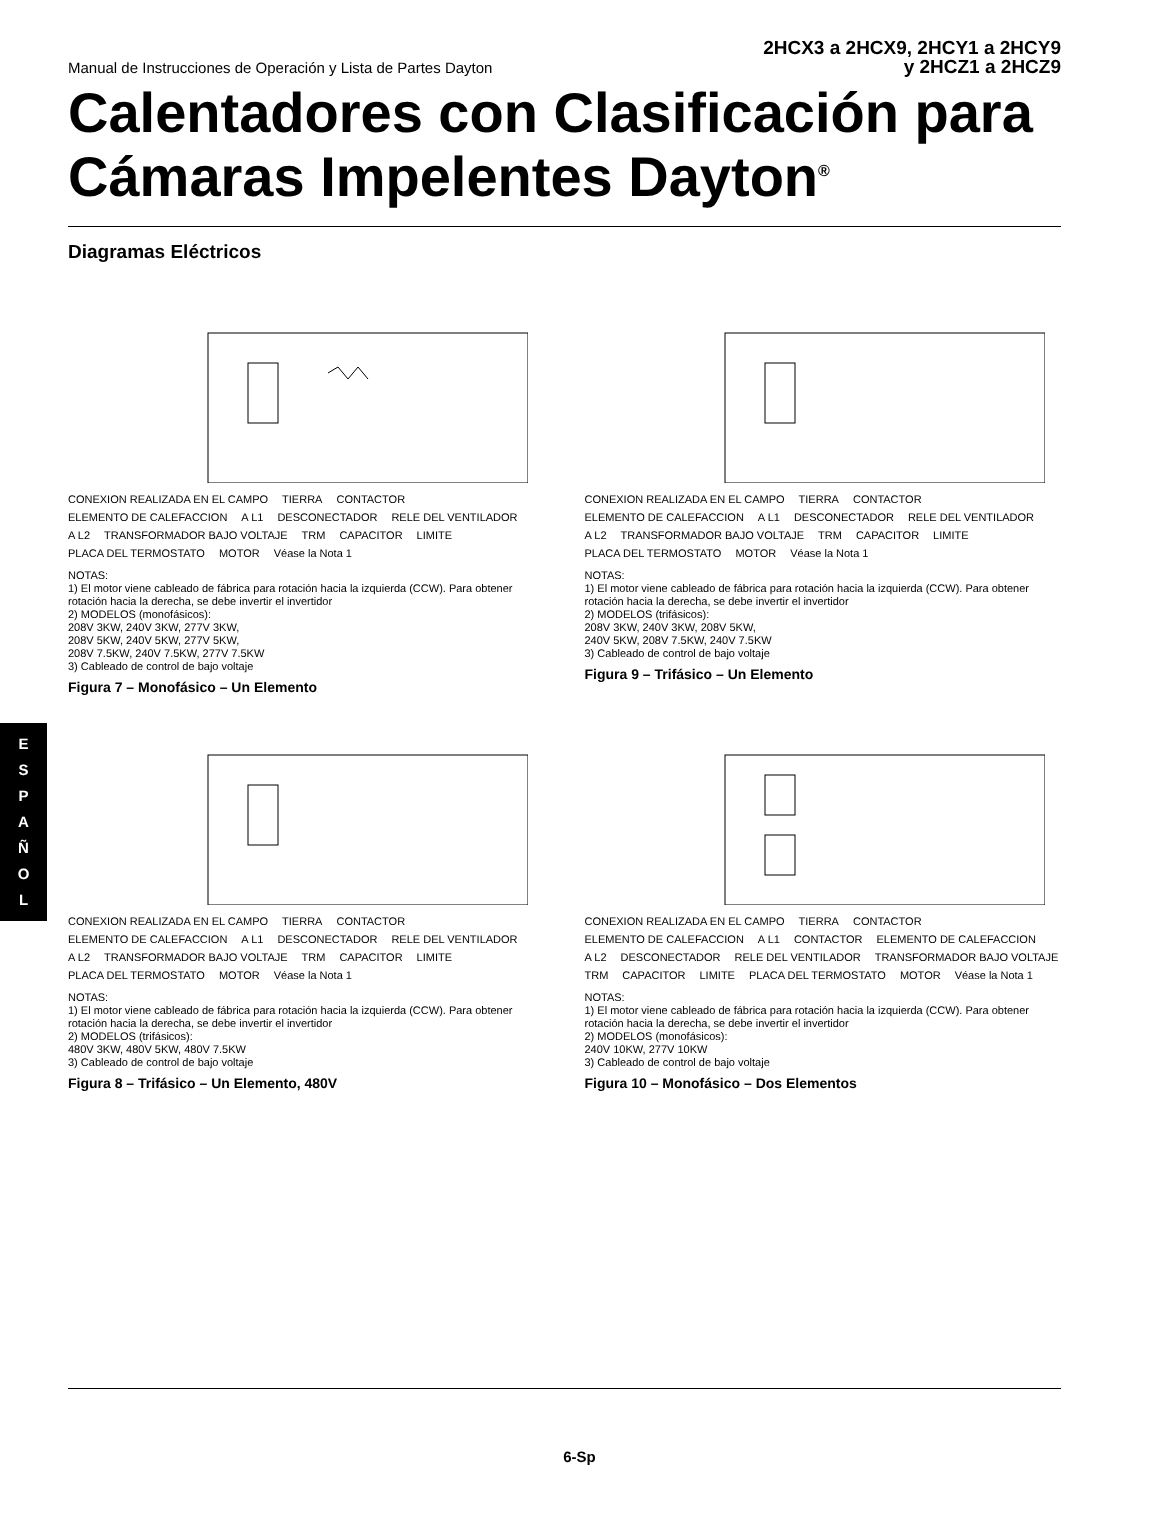Manual de Instrucciones de Operación y Lista de Partes Dayton
2HCX3 a 2HCX9, 2HCY1 a 2HCY9
y 2HCZ1 a 2HCZ9
Calentadores con Clasificación para Cámaras Impelentes Dayton<sup>®</sup>
Diagramas Eléctricos
E
S
P
A
Ñ
O
L
CONEXION REALIZADA EN EL CAMPO TIERRA CONTACTOR ELEMENTO DE CALEFACCION A L1 DESCONECTADOR RELE DEL VENTILADOR A L2 TRANSFORMADOR BAJO VOLTAJE TRM CAPACITOR LIMITE PLACA DEL TERMOSTATO MOTOR Véase la Nota 1
NOTAS: 1) El motor viene cableado de fábrica para rotación hacia la izquierda (CCW). Para obtener rotación hacia la derecha, se debe invertir el invertidor 2) MODELOS (monofásicos): 208V 3KW, 240V 3KW, 277V 3KW, 208V 5KW, 240V 5KW, 277V 5KW, 208V 7.5KW, 240V 7.5KW, 277V 7.5KW 3) Cableado de control de bajo voltaje
Figura 7 – Monofásico – Un Elemento
CONEXION REALIZADA EN EL CAMPO TIERRA CONTACTOR ELEMENTO DE CALEFACCION A L1 DESCONECTADOR RELE DEL VENTILADOR A L2 TRANSFORMADOR BAJO VOLTAJE TRM CAPACITOR LIMITE PLACA DEL TERMOSTATO MOTOR Véase la Nota 1
NOTAS: 1) El motor viene cableado de fábrica para rotación hacia la izquierda (CCW). Para obtener rotación hacia la derecha, se debe invertir el invertidor 2) MODELOS (trifásicos): 208V 3KW, 240V 3KW, 208V 5KW, 240V 5KW, 208V 7.5KW, 240V 7.5KW 3) Cableado de control de bajo voltaje
Figura 9 – Trifásico – Un Elemento
CONEXION REALIZADA EN EL CAMPO TIERRA CONTACTOR ELEMENTO DE CALEFACCION A L1 DESCONECTADOR RELE DEL VENTILADOR A L2 TRANSFORMADOR BAJO VOLTAJE TRM CAPACITOR LIMITE PLACA DEL TERMOSTATO MOTOR Véase la Nota 1
NOTAS: 1) El motor viene cableado de fábrica para rotación hacia la izquierda (CCW). Para obtener rotación hacia la derecha, se debe invertir el invertidor 2) MODELOS (trifásicos): 480V 3KW, 480V 5KW, 480V 7.5KW 3) Cableado de control de bajo voltaje
Figura 8 – Trifásico – Un Elemento, 480V
CONEXION REALIZADA EN EL CAMPO TIERRA CONTACTOR ELEMENTO DE CALEFACCION A L1 CONTACTOR ELEMENTO DE CALEFACCION A L2 DESCONECTADOR RELE DEL VENTILADOR TRANSFORMADOR BAJO VOLTAJE TRM CAPACITOR LIMITE PLACA DEL TERMOSTATO MOTOR Véase la Nota 1
NOTAS: 1) El motor viene cableado de fábrica para rotación hacia la izquierda (CCW). Para obtener rotación hacia la derecha, se debe invertir el invertidor 2) MODELOS (monofásicos): 240V 10KW, 277V 10KW 3) Cableado de control de bajo voltaje
Figura 10 – Monofásico – Dos Elementos
6-Sp